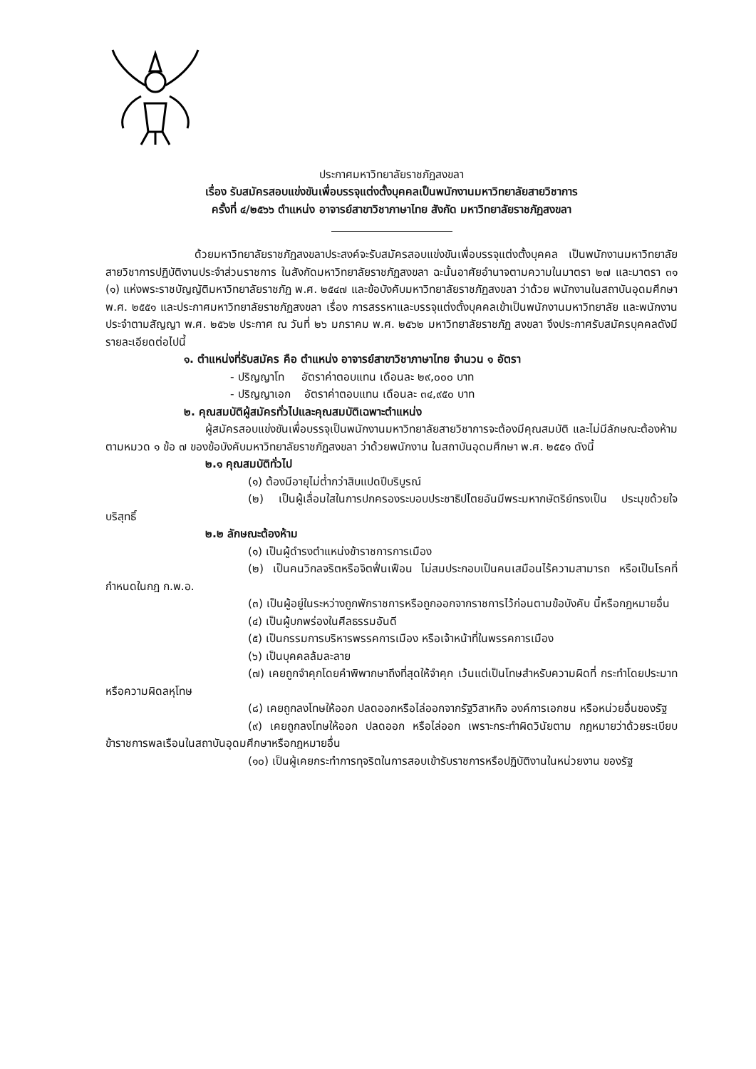ประกาศมหาวิทยาลัยราชภัฏสงขลา
เรื่อง รับสมัครสอบแข่งขันเพื่อบรรจุแต่งตั้งบุคคลเป็นพนักงานมหาวิทยาลัยสายวิชาการ
ครั้งที่ ๔/๒๕๖๖ ตำแหน่ง อาจารย์สาขาวิชาภาษาไทย สังกัด มหาวิทยาลัยราชภัฏสงขลา
ด้วยมหาวิทยาลัยราชภัฏสงขลาประสงค์จะรับสมัครสอบแข่งขันเพื่อบรรจุแต่งตั้งบุคคล เป็นพนักงานมหาวิทยาลัยสายวิชาการปฏิบัติงานประจำส่วนราชการ ในสังกัดมหาวิทยาลัยราชภัฏสงขลา ฉะนั้นอาศัยอำนาจตามความในมาตรา ๒๗ และมาตรา ๓๑ (๑) แห่งพระราชบัญญัติมหาวิทยาลัยราชภัฏ พ.ศ. ๒๕๔๗ และข้อบังคับมหาวิทยาลัยราชภัฏสงขลา ว่าด้วย พนักงานในสถาบันอุดมศึกษา พ.ศ. ๒๕๕๑ และประกาศมหาวิทยาลัยราชภัฏสงขลา เรื่อง การสรรหาและบรรจุแต่งตั้งบุคคลเข้าเป็นพนักงานมหาวิทยาลัย และพนักงานประจำตามสัญญา พ.ศ. ๒๕๖๒ ประกาศ ณ วันที่ ๒๖ มกราคม พ.ศ. ๒๕๖๒ มหาวิทยาลัยราชภัฏ สงขลา จึงประกาศรับสมัครบุคคลดังมีรายละเอียดต่อไปนี้
๑. ตำแหน่งที่รับสมัคร คือ ตำแหน่ง อาจารย์สาขาวิชาภาษาไทย จำนวน ๑ อัตรา
- ปริญญาโท อัตราค่าตอบแทน เดือนละ ๒๙,๐๐๐ บาท
- ปริญญาเอก อัตราค่าตอบแทน เดือนละ ๓๔,๙๕๐ บาท
๒. คุณสมบัติผู้สมัครทั่วไปและคุณสมบัติเฉพาะตำแหน่ง
ผู้สมัครสอบแข่งขันเพื่อบรรจุเป็นพนักงานมหาวิทยาลัยสายวิชาการจะต้องมีคุณสมบัติ และไม่มีลักษณะต้องห้าม ตามหมวด ๑ ข้อ ๗ ของข้อบังคับมหาวิทยาลัยราชภัฏสงขลา ว่าด้วยพนักงาน ในสถาบันอุดมศึกษา พ.ศ. ๒๕๕๑ ดังนี้
๒.๑ คุณสมบัติทั่วไป
(๑) ต้องมีอายุไม่ต่ำกว่าสิบแปดปีบริบูรณ์
(๒) เป็นผู้เลื่อมใสในการปกครองระบอบประชาธิปไตยอันมีพระมหากษัตริย์ทรงเป็น ประมุขด้วยใจบริสุทธิ์
๒.๒ ลักษณะต้องห้าม
(๑) เป็นผู้ดำรงตำแหน่งข้าราชการการเมือง
(๒) เป็นคนวิกลจริตหรือจิตฟั่นเฟือน ไม่สมประกอบเป็นคนเสมือนไร้ความสามารถ หรือเป็นโรคที่กำหนดในกฎ ก.พ.อ.
(๓) เป็นผู้อยู่ในระหว่างถูกพักราชการหรือถูกออกจากราชการไว้ก่อนตามข้อบังคับ นี้หรือกฎหมายอื่น
(๔) เป็นผู้บกพร่องในศีลธรรมอันดี
(๕) เป็นกรรมการบริหารพรรคการเมือง หรือเจ้าหน้าที่ในพรรคการเมือง
(๖) เป็นบุคคลล้มละลาย
(๗) เคยถูกจำคุกโดยคำพิพากษาถึงที่สุดให้จำคุก เว้นแต่เป็นโทษสำหรับความผิดที่ กระทำโดยประมาท หรือความผิดลหุโทษ
(๘) เคยถูกลงโทษให้ออก ปลดออกหรือไล่ออกจากรัฐวิสาหกิจ องค์การเอกชน หรือหน่วยอื่นของรัฐ
(๙) เคยถูกลงโทษให้ออก ปลดออก หรือไล่ออก เพราะกระทำผิดวินัยตาม กฎหมายว่าด้วยระเบียบข้าราชการพลเรือนในสถาบันอุดมศึกษาหรือกฎหมายอื่น
(๑๐) เป็นผู้เคยกระทำการทุจริตในการสอบเข้ารับราชการหรือปฏิบัติงานในหน่วยงาน ของรัฐ